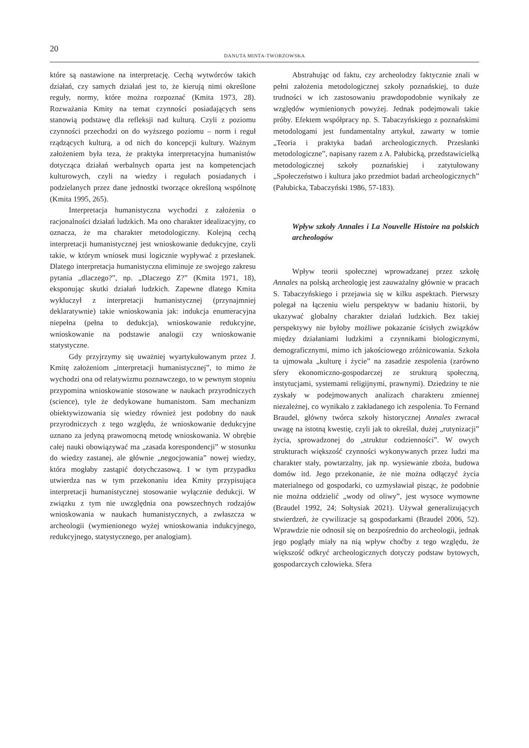20
DANUTA MINTA-TWORZOWSKA
które są nastawione na interpretację. Cechą wytwórców takich działań, czy samych działań jest to, że kierują nimi określone reguły, normy, które można rozpoznać (Kmita 1973, 28). Rozważania Kmity na temat czynności posiadających sens stanowią podstawę dla refleksji nad kulturą. Czyli z poziomu czynności przechodzi on do wyższego poziomu – norm i reguł rządzących kulturą, a od nich do koncepcji kultury. Ważnym założeniem była teza, że praktyka interpretacyjna humanistów dotycząca działań werbalnych oparta jest na kompetencjach kulturowych, czyli na wiedzy i regułach posiadanych i podzielanych przez dane jednostki tworzące określoną wspólnotę (Kmita 1995, 265).
Interpretacja humanistyczna wychodzi z założenia o racjonalności działań ludzkich. Ma ono charakter idealizacyjny, co oznacza, że ma charakter metodologiczny. Kolejną cechą interpretacji humanistycznej jest wnioskowanie dedukcyjne, czyli takie, w którym wniosek musi logicznie wypływać z przesłanek. Dlatego interpretacja humanistyczna eliminuje ze swojego zakresu pytania „dlaczego?”, np. „Dlaczego Z?” (Kmita 1971, 18), eksponując skutki działań ludzkich. Zapewne dlatego Kmita wykluczył z interpretacji humanistycznej (przynajmniej deklaratywnie) takie wnioskowania jak: indukcja enumeracyjna niepełna (pełna to dedukcja), wnioskowanie redukcyjne, wnioskowanie na podstawie analogii czy wnioskowanie statystyczne.
Gdy przyjrzymy się uważniej wyartykułowanym przez J. Kmitę założeniom „interpretacji humanistycznej”, to mimo że wychodzi ona od relatywizmu poznawczego, to w pewnym stopniu przypomina wnioskowanie stosowane w naukach przyrodniczych (science), tyle że dedykowane humanistom. Sam mechanizm obiektywizowania się wiedzy również jest podobny do nauk przyrodniczych z tego względu, że wnioskowanie dedukcyjne uznano za jedyną prawomocną metodę wnioskowania. W obrębie całej nauki obowiązywać ma „zasada korespondencji” w stosunku do wiedzy zastanej, ale głównie „negocjowania” nowej wiedzy, która mogłaby zastąpić dotychczasową. I w tym przypadku utwierdza nas w tym przekonaniu idea Kmity przypisująca interpretacji humanistycznej stosowanie wyłącznie dedukcji. W związku z tym nie uwzględnia ona powszechnych rodzajów wnioskowania w naukach humanistycznych, a zwłaszcza w archeologii (wymienionego wyżej wnioskowania indukcyjnego, redukcyjnego, statystycznego, per analogiam).
Abstrahując od faktu, czy archeolodzy faktycznie znali w pełni założenia metodologicznej szkoły poznańskiej, to duże trudności w ich zastosowaniu prawdopodobnie wynikały ze względów wymienionych powyżej. Jednak podejmowali takie próby. Efektem współpracy np. S. Tabaczyńskiego z poznańskimi metodologami jest fundamentalny artykuł, zawarty w tomie „Teoria i praktyka badań archeologicznych. Przesłanki metodologiczne”, napisany razem z A. Pałubicką, przedstawicielką metodologicznej szkoły poznańskiej i zatytułowany „Społeczeństwo i kultura jako przedmiot badań archeologicznych” (Pałubicka, Tabaczyński 1986, 57-183).
Wpływ szkoły Annales i La Nouvelle Histoire na polskich archeologów
Wpływ teorii społecznej wprowadzanej przez szkołę Annales na polską archeologię jest zauważalny głównie w pracach S. Tabaczyńskiego i przejawia się w kilku aspektach. Pierwszy polegał na łączeniu wielu perspektyw w badaniu historii, by ukazywać globalny charakter działań ludzkich. Bez takiej perspektywy nie byłoby możliwe pokazanie ścisłych związków między działaniami ludzkimi a czynnikami biologicznymi, demograficznymi, mimo ich jakościowego zróżnicowania. Szkoła ta ujmowała „kulturę i życie” na zasadzie zespolenia (zarówno sfery ekonomiczno-gospodarczej ze strukturą społeczną, instytucjami, systemami religijnymi, prawnymi). Dziedziny te nie zyskały w podejmowanych analizach charakteru zmiennej niezależnej, co wynikało z zakładanego ich zespolenia. To Fernand Braudel, główny twórca szkoły historycznej Annales zwracał uwagę na istotną kwestię, czyli jak to określał, dużej „rutynizacji” życia, sprowadzonej do „struktur codzienności”. W owych strukturach większość czynności wykonywanych przez ludzi ma charakter stały, powtarzalny, jak np. wysiewanie zboża, budowa domów itd. Jego przekonanie, że nie można odłączyć życia materialnego od gospodarki, co uzmysławiał pisząc, że podobnie nie można oddzielić „wody od oliwy”, jest wysoce wymowne (Braudel 1992, 24; Sołtysiak 2021). Używał generalizujących stwierdzeń, że cywilizacje są gospodarkami (Braudel 2006, 52). Wprawdzie nie odnosił się on bezpośrednio do archeologii, jednak jego poglądy miały na nią wpływ choćby z tego względu, że większość odkryć archeologicznych dotyczy podstaw bytowych, gospodarczych człowieka. Sfera